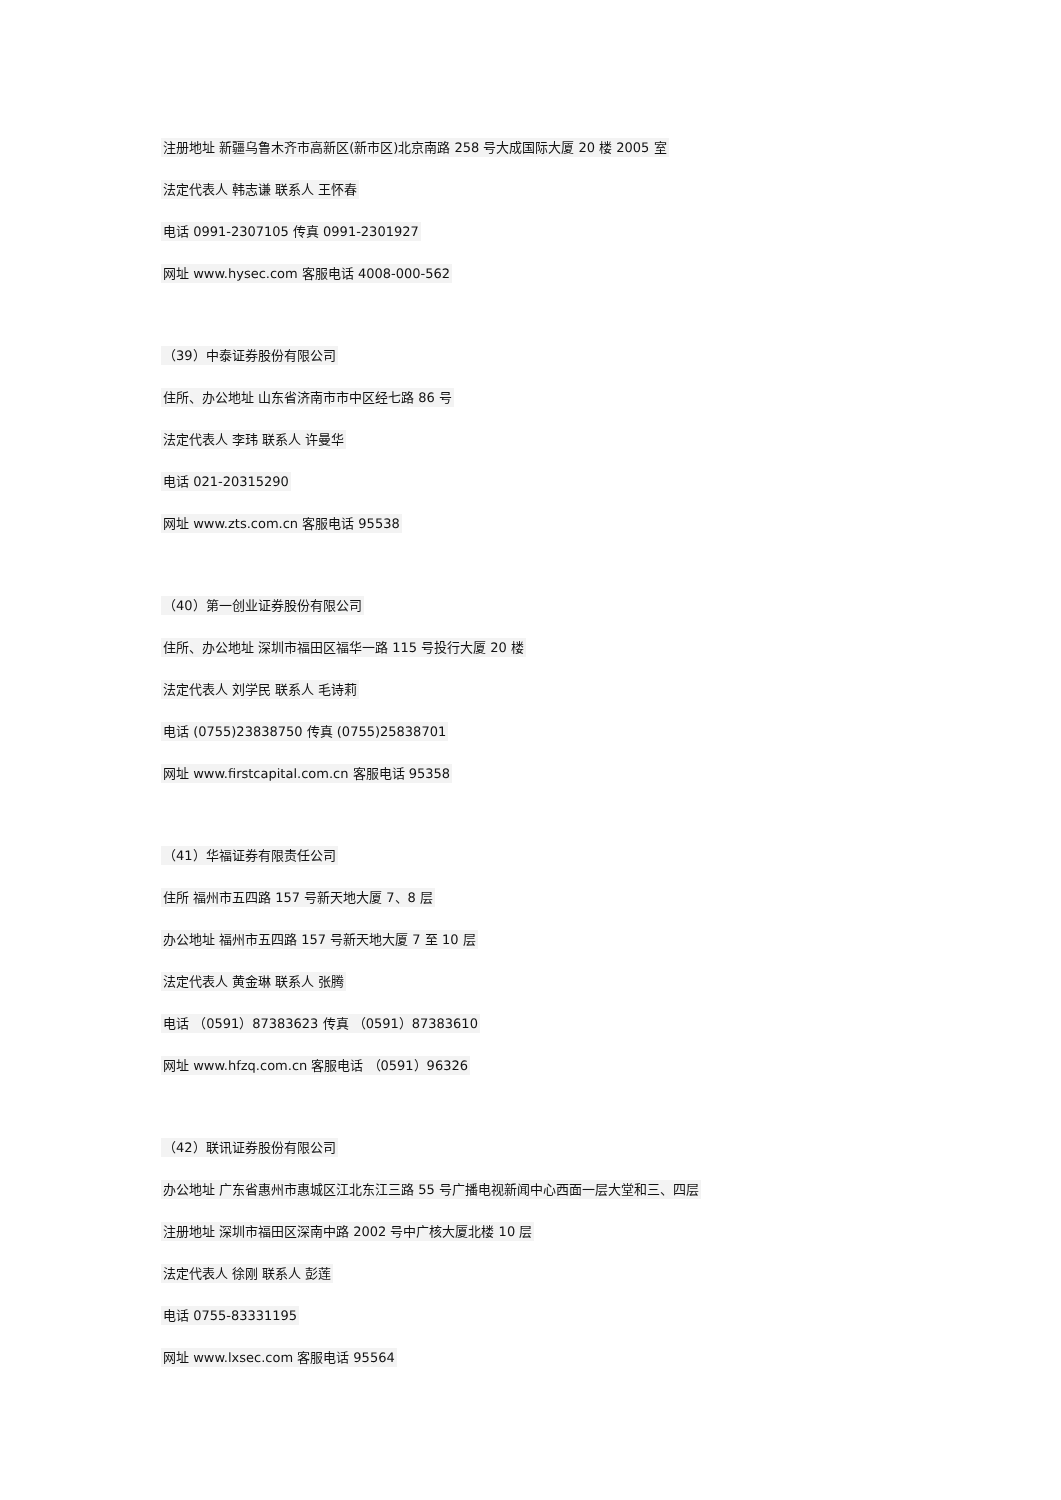注册地址 新疆乌鲁木齐市高新区(新市区)北京南路 258 号大成国际大厦 20 楼 2005 室
法定代表人 韩志谦 联系人 王怀春
电话 0991-2307105 传真 0991-2301927
网址 www.hysec.com 客服电话 4008-000-562
（39）中泰证券股份有限公司
住所、办公地址 山东省济南市市中区经七路 86 号
法定代表人 李玮 联系人 许曼华
电话 021-20315290
网址 www.zts.com.cn 客服电话 95538
（40）第一创业证券股份有限公司
住所、办公地址 深圳市福田区福华一路 115 号投行大厦 20 楼
法定代表人 刘学民 联系人 毛诗莉
电话 (0755)23838750 传真 (0755)25838701
网址 www.firstcapital.com.cn 客服电话 95358
（41）华福证券有限责任公司
住所 福州市五四路 157 号新天地大厦 7、8 层
办公地址 福州市五四路 157 号新天地大厦 7 至 10 层
法定代表人 黄金琳 联系人 张腾
电话 （0591）87383623 传真 （0591）87383610
网址 www.hfzq.com.cn 客服电话 （0591）96326
（42）联讯证券股份有限公司
办公地址 广东省惠州市惠城区江北东江三路 55 号广播电视新闻中心西面一层大堂和三、四层
注册地址 深圳市福田区深南中路 2002 号中广核大厦北楼 10 层
法定代表人 徐刚 联系人 彭莲
电话 0755-83331195
网址 www.lxsec.com 客服电话 95564